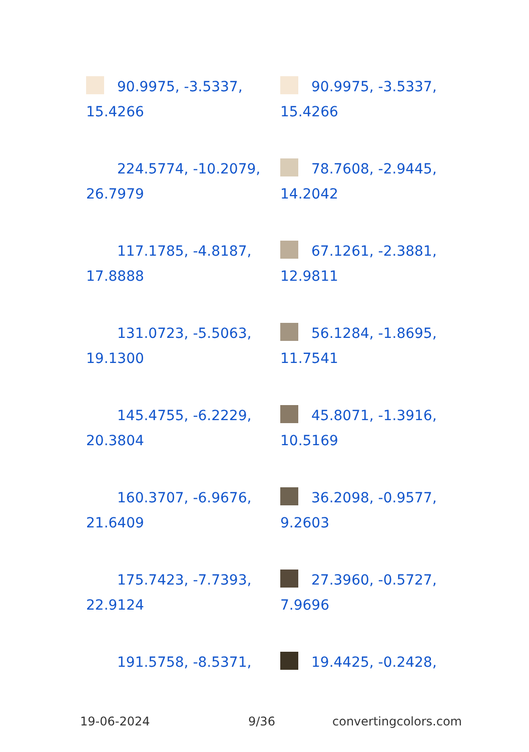90.9975, -3.5337, 15.4266
90.9975, -3.5337, 15.4266
224.5774, -10.2079, 26.7979
78.7608, -2.9445, 14.2042
117.1785, -4.8187, 17.8888
67.1261, -2.3881, 12.9811
131.0723, -5.5063, 19.1300
56.1284, -1.8695, 11.7541
145.4755, -6.2229, 20.3804
45.8071, -1.3916, 10.5169
160.3707, -6.9676, 21.6409
36.2098, -0.9577, 9.2603
175.7423, -7.7393, 22.9124
27.3960, -0.5727, 7.9696
191.5758, -8.5371,
19.4425, -0.2428,
19-06-2024 9/36 convertingcolors.com